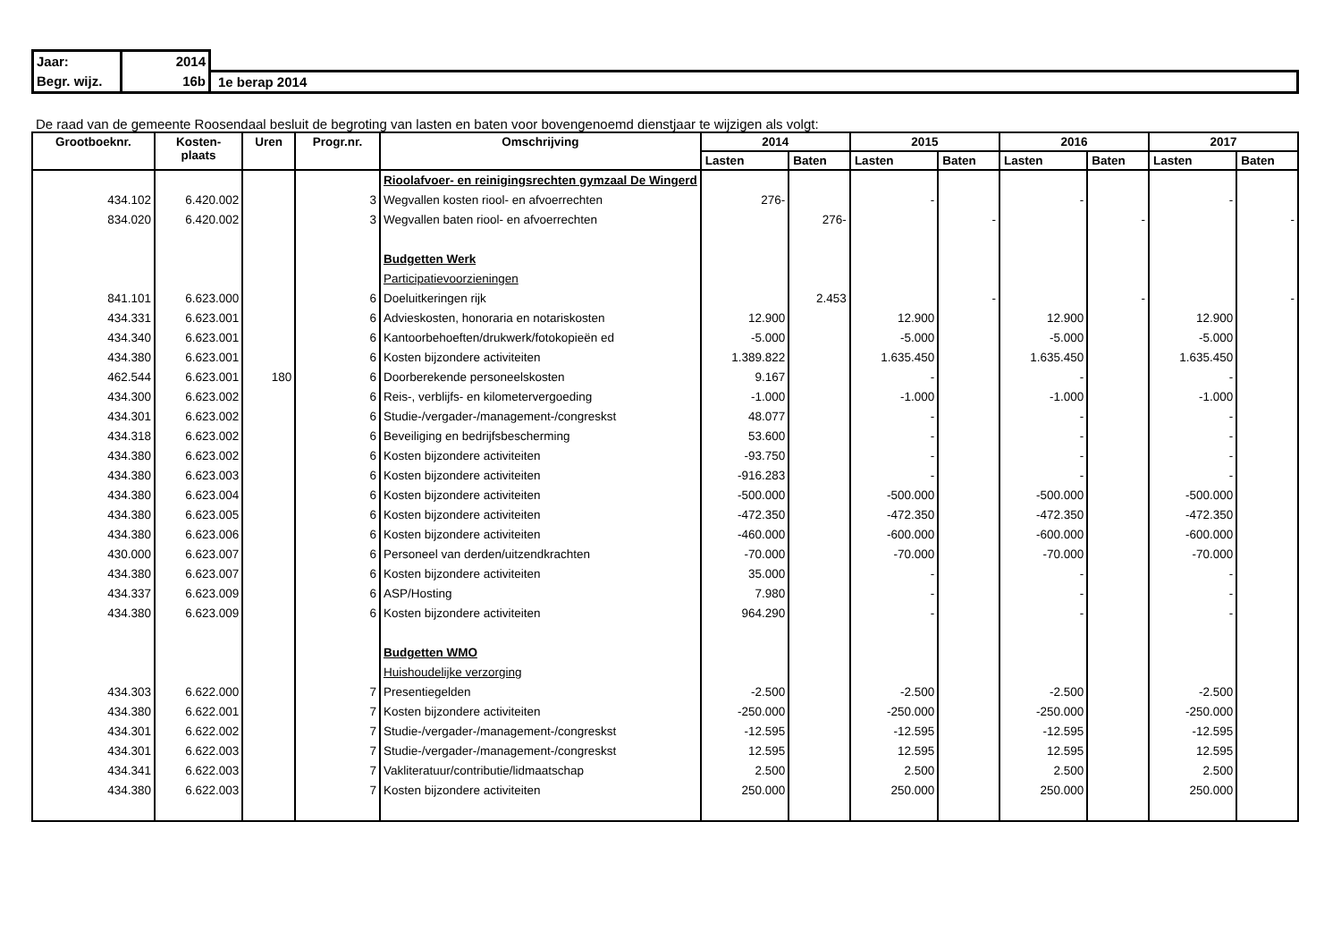| Jaar: | 2014 | |
| Begr. wijz. | 16b | 1e berap 2014 |
De raad van de gemeente Roosendaal besluit de begroting van lasten en baten voor bovengenoemd dienstjaar te wijzigen als volgt:
| Grootboeknr. | Kosten- plaats | Uren | Progr.nr. | Omschrijving | 2014 | | 2015 | | 2016 | | 2017 | |
| --- | --- | --- | --- | --- | --- | --- | --- | --- | --- | --- | --- | --- |
| | | | | | Lasten | Baten | Lasten | Baten | Lasten | Baten | Lasten | Baten |
| | | | | Rioolafvoer- en reinigingsrechten gymzaal De Wingerd | | | | | | | | |
| 434.102 | 6.420.002 | | 3 | Wegvallen kosten riool- en afvoerrechten | 276- | | - | | - | | - | |
| 834.020 | 6.420.002 | | 3 | Wegvallen baten riool- en afvoerrechten | | 276- | | - | | - | | - |
| | | | | Budgetten Werk | | | | | | | | |
| | | | | Participatievoorzieningen | | | | | | | | |
| 841.101 | 6.623.000 | | 6 | Doeluitkeringen rijk | | 2.453 | | - | | - | | - |
| 434.331 | 6.623.001 | | 6 | Advieskosten, honoraria en notariskosten | 12.900 | | 12.900 | | 12.900 | | 12.900 | |
| 434.340 | 6.623.001 | | 6 | Kantoorbehoeften/drukwerk/fotokopieën ed | -5.000 | | -5.000 | | -5.000 | | -5.000 | |
| 434.380 | 6.623.001 | | 6 | Kosten bijzondere activiteiten | 1.389.822 | | 1.635.450 | | 1.635.450 | | 1.635.450 | |
| 462.544 | 6.623.001 | 180 | 6 | Doorberekende personeelskosten | 9.167 | | - | | - | | - | |
| 434.300 | 6.623.002 | | 6 | Reis-, verblijfs- en kilometervergoeding | -1.000 | | -1.000 | | -1.000 | | -1.000 | |
| 434.301 | 6.623.002 | | 6 | Studie-/vergader-/management-/congreskst | 48.077 | | - | | - | | - | |
| 434.318 | 6.623.002 | | 6 | Beveiliging en bedrijfsbescherming | 53.600 | | - | | - | | - | |
| 434.380 | 6.623.002 | | 6 | Kosten bijzondere activiteiten | -93.750 | | - | | - | | - | |
| 434.380 | 6.623.003 | | 6 | Kosten bijzondere activiteiten | -916.283 | | - | | - | | - | |
| 434.380 | 6.623.004 | | 6 | Kosten bijzondere activiteiten | -500.000 | | -500.000 | | -500.000 | | -500.000 | |
| 434.380 | 6.623.005 | | 6 | Kosten bijzondere activiteiten | -472.350 | | -472.350 | | -472.350 | | -472.350 | |
| 434.380 | 6.623.006 | | 6 | Kosten bijzondere activiteiten | -460.000 | | -600.000 | | -600.000 | | -600.000 | |
| 430.000 | 6.623.007 | | 6 | Personeel van derden/uitzendkrachten | -70.000 | | -70.000 | | -70.000 | | -70.000 | |
| 434.380 | 6.623.007 | | 6 | Kosten bijzondere activiteiten | 35.000 | | - | | - | | - | |
| 434.337 | 6.623.009 | | 6 | ASP/Hosting | 7.980 | | - | | - | | - | |
| 434.380 | 6.623.009 | | 6 | Kosten bijzondere activiteiten | 964.290 | | - | | - | | - | |
| | | | | Budgetten WMO | | | | | | | | |
| | | | | Huishoudelijke verzorging | | | | | | | | |
| 434.303 | 6.622.000 | | 7 | Presentiegelden | -2.500 | | -2.500 | | -2.500 | | -2.500 | |
| 434.380 | 6.622.001 | | 7 | Kosten bijzondere activiteiten | -250.000 | | -250.000 | | -250.000 | | -250.000 | |
| 434.301 | 6.622.002 | | 7 | Studie-/vergader-/management-/congreskst | -12.595 | | -12.595 | | -12.595 | | -12.595 | |
| 434.301 | 6.622.003 | | 7 | Studie-/vergader-/management-/congreskst | 12.595 | | 12.595 | | 12.595 | | 12.595 | |
| 434.341 | 6.622.003 | | 7 | Vakliteratuur/contributie/lidmaatschap | 2.500 | | 2.500 | | 2.500 | | 2.500 | |
| 434.380 | 6.622.003 | | 7 | Kosten bijzondere activiteiten | 250.000 | | 250.000 | | 250.000 | | 250.000 | |